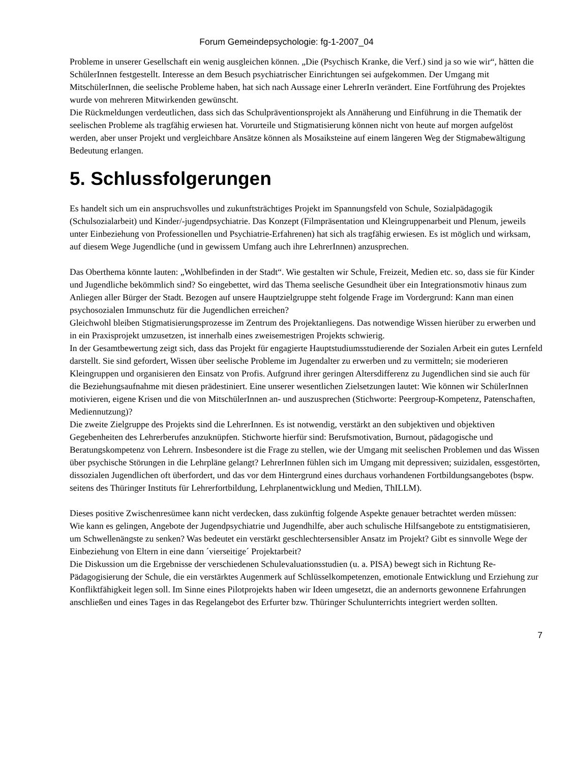Forum Gemeindepsychologie: fg-1-2007_04
Probleme in unserer Gesellschaft ein wenig ausgleichen können. „Die (Psychisch Kranke, die Verf.) sind ja so wie wir“, hätten die SchülerInnen festgestellt. Interesse an dem Besuch psychiatrischer Einrichtungen sei aufgekommen. Der Umgang mit MitschülerInnen, die seelische Probleme haben, hat sich nach Aussage einer LehrerIn verändert. Eine Fortführung des Projektes wurde von mehreren Mitwirkenden gewünscht.
Die Rückmeldungen verdeutlichen, dass sich das Schulpräventionsprojekt als Annäherung und Einführung in die Thematik der seelischen Probleme als tragfähig erwiesen hat. Vorurteile und Stigmatisierung können nicht von heute auf morgen aufgelöst werden, aber unser Projekt und vergleichbare Ansätze können als Mosaiksteine auf einem längeren Weg der Stigmabewältigung Bedeutung erlangen.
5. Schlussfolgerungen
Es handelt sich um ein anspruchsvolles und zukunftsträchtiges Projekt im Spannungsfeld von Schule, Sozialpädagogik (Schulsozialarbeit) und Kinder/-jugendpsychiatrie. Das Konzept (Filmpräsentation und Kleingruppenarbeit und Plenum, jeweils unter Einbeziehung von Professionellen und Psychiatrie-Erfahrenen) hat sich als tragfähig erwiesen. Es ist möglich und wirksam, auf diesem Wege Jugendliche (und in gewissem Umfang auch ihre LehrerInnen) anzusprechen.
Das Oberthema könnte lauten: „Wohlbefinden in der Stadt“. Wie gestalten wir Schule, Freizeit, Medien etc. so, dass sie für Kinder und Jugendliche bekömmlich sind? So eingebettet, wird das Thema seelische Gesundheit über ein Integrationsmotiv hinaus zum Anliegen aller Bürger der Stadt. Bezogen auf unsere Hauptzielgruppe steht folgende Frage im Vordergrund: Kann man einen psychosozialen Immunschutz für die Jugendlichen erreichen?
Gleichwohl bleiben Stigmatisierungsprozesse im Zentrum des Projektanliegens. Das notwendige Wissen hierüber zu erwerben und in ein Praxisprojekt umzusetzen, ist innerhalb eines zweisemestrigen Projekts schwierig.
In der Gesamtbewertung zeigt sich, dass das Projekt für engagierte Hauptstudiumsstudierende der Sozialen Arbeit ein gutes Lernfeld darstellt. Sie sind gefordert, Wissen über seelische Probleme im Jugendalter zu erwerben und zu vermitteln; sie moderieren Kleingruppen und organisieren den Einsatz von Profis. Aufgrund ihrer geringen Altersdifferenz zu Jugendlichen sind sie auch für die Beziehungsaufnahme mit diesen prädestiniert. Eine unserer wesentlichen Zielsetzungen lautet: Wie können wir SchülerInnen motivieren, eigene Krisen und die von MitschülerInnen an- und auszusprechen (Stichworte: Peergroup-Kompetenz, Patenschaften, Mediennutzung)?
Die zweite Zielgruppe des Projekts sind die LehrerInnen. Es ist notwendig, verstärkt an den subjektiven und objektiven Gegebenheiten des Lehrerberufes anzuknüpfen. Stichworte hierfür sind: Berufsmotivation, Burnout, pädagogische und Beratungskompetenz von Lehrern. Insbesondere ist die Frage zu stellen, wie der Umgang mit seelischen Problemen und das Wissen über psychische Störungen in die Lehrpläne gelangt? LehrerInnen fühlen sich im Umgang mit depressiven; suizidalen, essgestörten, dissozialen Jugendlichen oft überfordert, und das vor dem Hintergrund eines durchaus vorhandenen Fortbildungsangebotes (bspw. seitens des Thüringer Instituts für Lehrerfortbildung, Lehrplanentwicklung und Medien, ThILLM).
Dieses positive Zwischenresümee kann nicht verdecken, dass zukünftig folgende Aspekte genauer betrachtet werden müssen:
Wie kann es gelingen, Angebote der Jugendpsychiatrie und Jugendhilfe, aber auch schulische Hilfsangebote zu entstigmatisieren, um Schwellenängste zu senken? Was bedeutet ein verstärkt geschlechtersensibler Ansatz im Projekt? Gibt es sinnvolle Wege der Einbeziehung von Eltern in eine dann ´vierseitige´ Projektarbeit?
Die Diskussion um die Ergebnisse der verschiedenen Schulevaluationsstudien (u. a. PISA) bewegt sich in Richtung Re-Pädagogisierung der Schule, die ein verstärktes Augenmerk auf Schlüsselkompetenzen, emotionale Entwicklung und Erziehung zur Konfliktfähigkeit legen soll. Im Sinne eines Pilotprojekts haben wir Ideen umgesetzt, die an andernorts gewonnene Erfahrungen anschließen und eines Tages in das Regelangebot des Erfurter bzw. Thüringer Schulunterrichts integriert werden sollten.
7